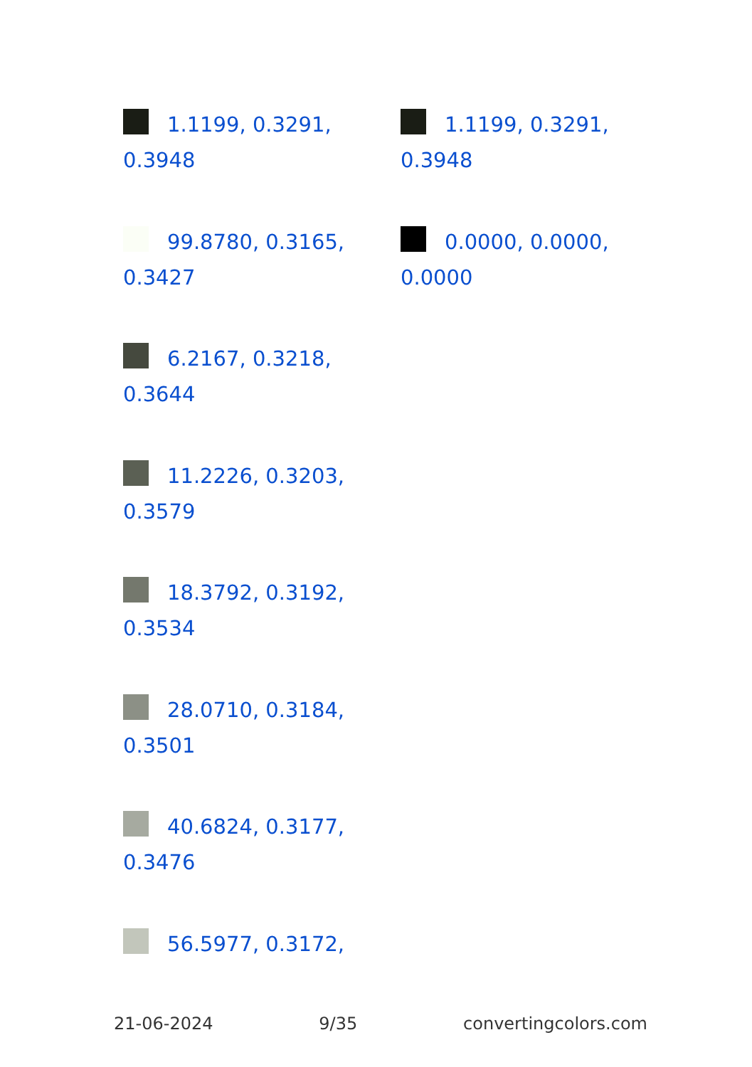1.1199, 0.3291, 0.3948
1.1199, 0.3291, 0.3948
99.8780, 0.3165, 0.3427
0.0000, 0.0000, 0.0000
6.2167, 0.3218, 0.3644
11.2226, 0.3203, 0.3579
18.3792, 0.3192, 0.3534
28.0710, 0.3184, 0.3501
40.6824, 0.3177, 0.3476
56.5977, 0.3172,
21-06-2024 9/35 convertingcolors.com